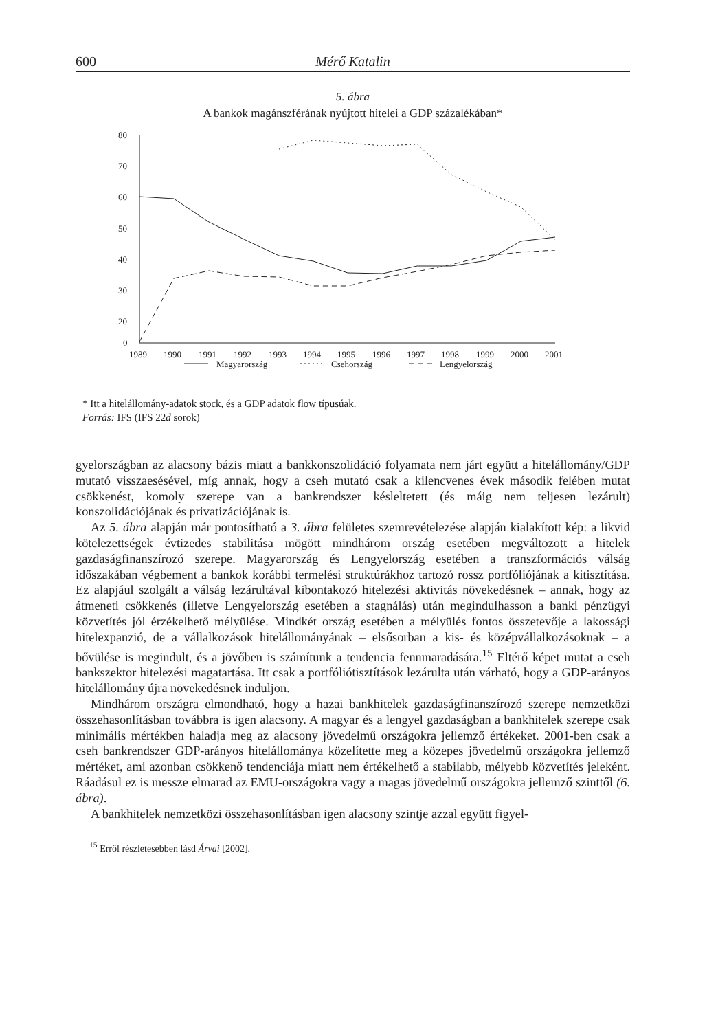600 Mérő Katalin
5. ábra
A bankok magánszférának nyújtott hitelei a GDP százalékában*
80
70
60
50
40
30
20
x
0
1989
1990
1991
1992
1993
1994
1995
1996
1997
1998
1999
2000
2001
Magyarország
Csehország
Lengyelország
* Itt a hitelállomány-adatok stock, és a GDP adatok flow típusúak.
Forrás: IFS (IFS 22d sorok)
gyelországban az alacsony bázis miatt a bankkonszolidáció folyamata nem járt együtt a hitelállomány/GDP mutató visszaesésével, míg annak, hogy a cseh mutató csak a kilencvenes évek második felében mutat csökkenést, komoly szerepe van a bankrendszer késleltetett (és máig nem teljesen lezárult) konszolidációjának és privatizációjának is.
Az 5. ábra alapján már pontosítható a 3. ábra felületes szemrevételezése alapján kialakított kép: a likvid kötelezettségek évtizedes stabilitása mögött mindhárom ország esetében megváltozott a hitelek gazdaságfinanszírozó szerepe. Magyarország és Lengyelország esetében a transzformációs válság időszakában végbement a bankok korábbi termelési struktúrákhoz tartozó rossz portfóliójának a kitisztítása. Ez alapjául szolgált a válság lezárultával kibontakozó hitelezési aktivitás növekedésnek – annak, hogy az átmeneti csökkenés (illetve Lengyelország esetében a stagnálás) után megindulhasson a banki pénzügyi közvetítés jól érzékelhető mélyülése. Mindkét ország esetében a mélyülés fontos összetevője a lakossági hitelexpanzió, de a vállalkozások hitelállományának – elsősorban a kis- és középvállalkozásoknak – a bővülése is megindult, és a jövőben is számítunk a tendencia fennmaradására.<sup>15</sup> Eltérő képet mutat a cseh bankszektor hitelezési magatartása. Itt csak a portfóliótisztítások lezárulta után várható, hogy a GDP-arányos hitelállomány újra növekedésnek induljon.
Mindhárom országra elmondható, hogy a hazai bankhitelek gazdaságfinanszírozó szerepe nemzetközi összehasonlításban továbbra is igen alacsony. A magyar és a lengyel gazdaságban a bankhitelek szerepe csak minimális mértékben haladja meg az alacsony jövedelmű országokra jellemző értékeket. 2001-ben csak a cseh bankrendszer GDP-arányos hitelállománya közelítette meg a közepes jövedelmű országokra jellemző mértéket, ami azonban csökkenő tendenciája miatt nem értékelhető a stabilabb, mélyebb közvetítés jeleként. Ráadásul ez is messze elmarad az EMU-országokra vagy a magas jövedelmű országokra jellemző szinttől (6. ábra).
A bankhitelek nemzetközi összehasonlításban igen alacsony szintje azzal együtt figyel-
<sup>15</sup> Erről részletesebben lásd Árvai [2002].